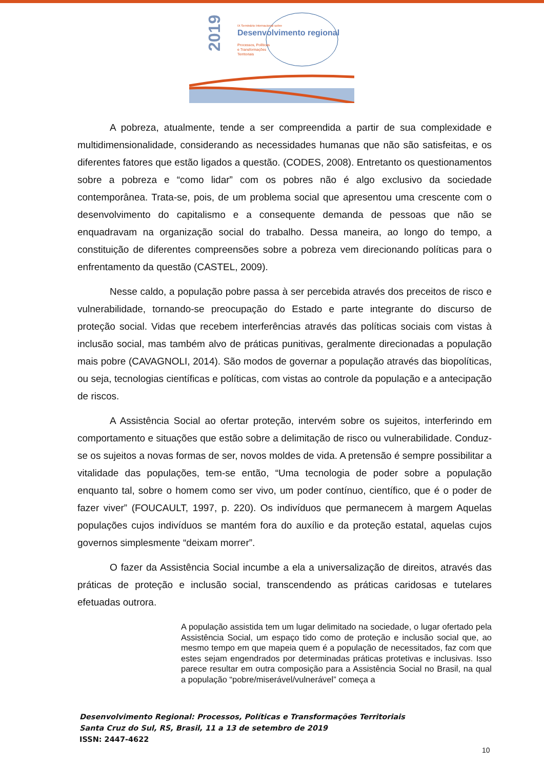2019
IX Seminário Internacional sobre
Desenvolvimento regional
Processos, Políticas
e Transformações
Territoriais
A pobreza, atualmente, tende a ser compreendida a partir de sua complexidade e multidimensionalidade, considerando as necessidades humanas que não são satisfeitas, e os diferentes fatores que estão ligados a questão. (CODES, 2008). Entretanto os questionamentos sobre a pobreza e “como lidar” com os pobres não é algo exclusivo da sociedade contemporânea. Trata-se, pois, de um problema social que apresentou uma crescente com o desenvolvimento do capitalismo e a consequente demanda de pessoas que não se enquadravam na organização social do trabalho. Dessa maneira, ao longo do tempo, a constituição de diferentes compreensões sobre a pobreza vem direcionando políticas para o enfrentamento da questão (CASTEL, 2009).
Nesse caldo, a população pobre passa à ser percebida através dos preceitos de risco e vulnerabilidade, tornando-se preocupação do Estado e parte integrante do discurso de proteção social. Vidas que recebem interferências através das políticas sociais com vistas à inclusão social, mas também alvo de práticas punitivas, geralmente direcionadas a população mais pobre (CAVAGNOLI, 2014). São modos de governar a população através das biopolíticas, ou seja, tecnologias científicas e políticas, com vistas ao controle da população e a antecipação de riscos.
A Assistência Social ao ofertar proteção, intervém sobre os sujeitos, interferindo em comportamento e situações que estão sobre a delimitação de risco ou vulnerabilidade. Conduz-se os sujeitos a novas formas de ser, novos moldes de vida. A pretensão é sempre possibilitar a vitalidade das populações, tem-se então, “Uma tecnologia de poder sobre a população enquanto tal, sobre o homem como ser vivo, um poder contínuo, científico, que é o poder de fazer viver” (FOUCAULT, 1997, p. 220). Os indivíduos que permanecem à margem Aquelas populações cujos indivíduos se mantém fora do auxílio e da proteção estatal, aquelas cujos governos simplesmente “deixam morrer”.
O fazer da Assistência Social incumbe a ela a universalização de direitos, através das práticas de proteção e inclusão social, transcendendo as práticas caridosas e tutelares efetuadas outrora.
A população assistida tem um lugar delimitado na sociedade, o lugar ofertado pela Assistência Social, um espaço tido como de proteção e inclusão social que, ao mesmo tempo em que mapeia quem é a população de necessitados, faz com que estes sejam engendrados por determinadas práticas protetivas e inclusivas. Isso parece resultar em outra composição para a Assistência Social no Brasil, na qual a população “pobre/miserável/vulnerável” começa a
Desenvolvimento Regional: Processos, Políticas e Transformações Territoriais
Santa Cruz do Sul, RS, Brasil, 11 a 13 de setembro de 2019
ISSN: 2447-4622
10